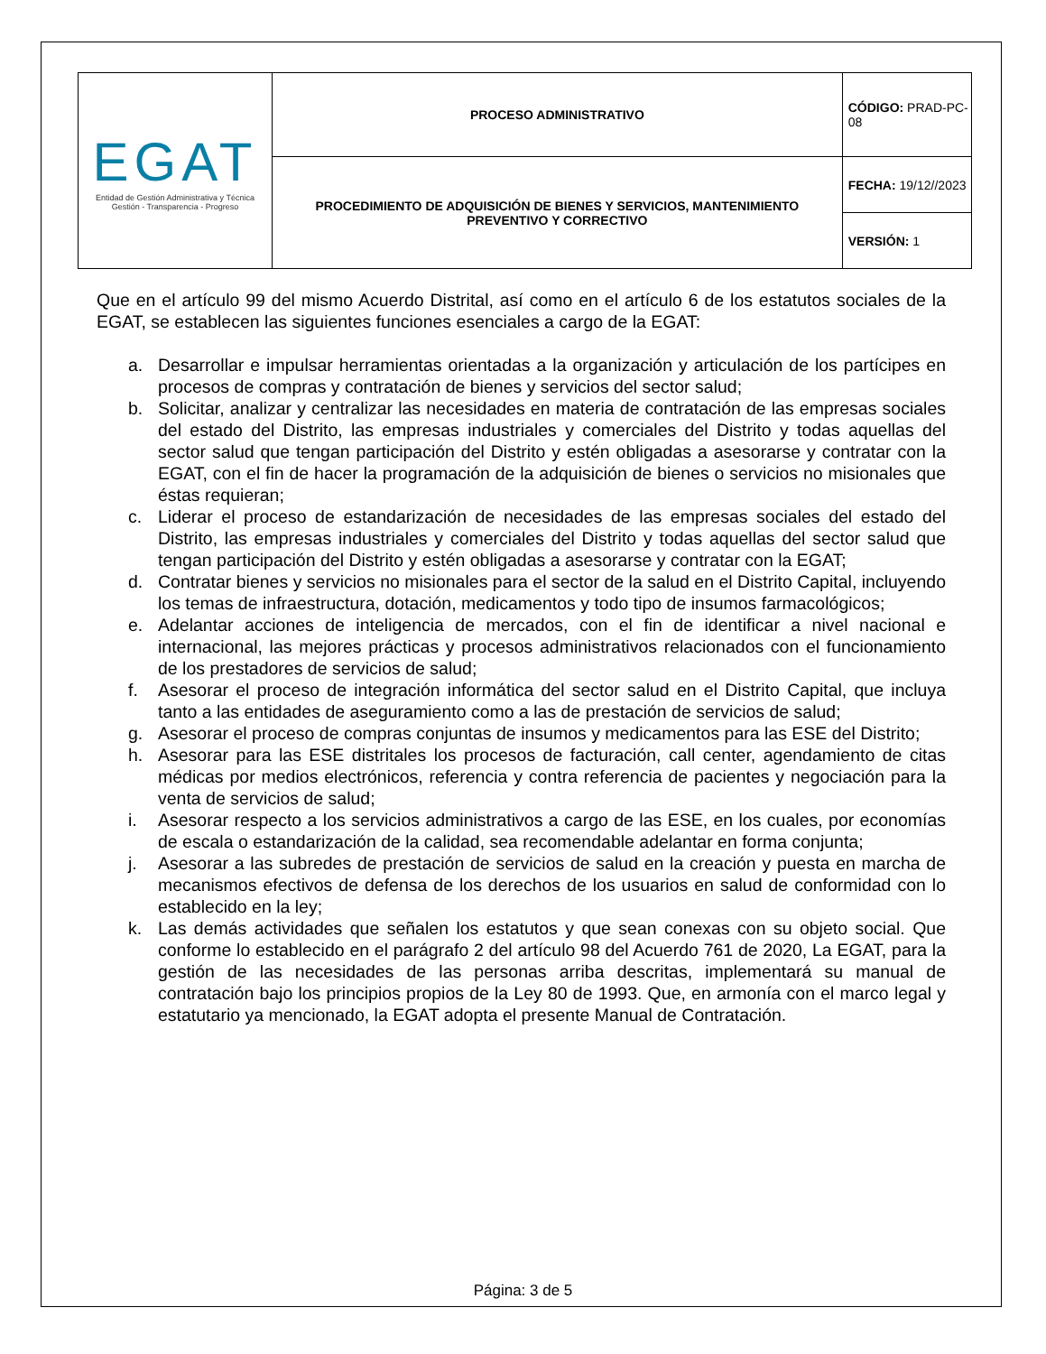| EGAT Entidad de Gestión Administrativa y Técnica Gestión - Transparencia - Progreso | PROCESO ADMINISTRATIVO | CÓDIGO: PRAD-PC-08 |
| | PROCEDIMIENTO DE ADQUISICIÓN DE BIENES Y SERVICIOS, MANTENIMIENTO PREVENTIVO Y CORRECTIVO | FECHA: 19/12//2023 |
| | | VERSIÓN: 1 |
Que en el artículo 99 del mismo Acuerdo Distrital, así como en el artículo 6 de los estatutos sociales de la EGAT, se establecen las siguientes funciones esenciales a cargo de la EGAT:
a. Desarrollar e impulsar herramientas orientadas a la organización y articulación de los partícipes en procesos de compras y contratación de bienes y servicios del sector salud;
b. Solicitar, analizar y centralizar las necesidades en materia de contratación de las empresas sociales del estado del Distrito, las empresas industriales y comerciales del Distrito y todas aquellas del sector salud que tengan participación del Distrito y estén obligadas a asesorarse y contratar con la EGAT, con el fin de hacer la programación de la adquisición de bienes o servicios no misionales que éstas requieran;
c. Liderar el proceso de estandarización de necesidades de las empresas sociales del estado del Distrito, las empresas industriales y comerciales del Distrito y todas aquellas del sector salud que tengan participación del Distrito y estén obligadas a asesorarse y contratar con la EGAT;
d. Contratar bienes y servicios no misionales para el sector de la salud en el Distrito Capital, incluyendo los temas de infraestructura, dotación, medicamentos y todo tipo de insumos farmacológicos;
e. Adelantar acciones de inteligencia de mercados, con el fin de identificar a nivel nacional e internacional, las mejores prácticas y procesos administrativos relacionados con el funcionamiento de los prestadores de servicios de salud;
f. Asesorar el proceso de integración informática del sector salud en el Distrito Capital, que incluya tanto a las entidades de aseguramiento como a las de prestación de servicios de salud;
g. Asesorar el proceso de compras conjuntas de insumos y medicamentos para las ESE del Distrito;
h. Asesorar para las ESE distritales los procesos de facturación, call center, agendamiento de citas médicas por medios electrónicos, referencia y contra referencia de pacientes y negociación para la venta de servicios de salud;
i. Asesorar respecto a los servicios administrativos a cargo de las ESE, en los cuales, por economías de escala o estandarización de la calidad, sea recomendable adelantar en forma conjunta;
j. Asesorar a las subredes de prestación de servicios de salud en la creación y puesta en marcha de mecanismos efectivos de defensa de los derechos de los usuarios en salud de conformidad con lo establecido en la ley;
k. Las demás actividades que señalen los estatutos y que sean conexas con su objeto social. Que conforme lo establecido en el parágrafo 2 del artículo 98 del Acuerdo 761 de 2020, La EGAT, para la gestión de las necesidades de las personas arriba descritas, implementará su manual de contratación bajo los principios propios de la Ley 80 de 1993. Que, en armonía con el marco legal y estatutario ya mencionado, la EGAT adopta el presente Manual de Contratación.
Página: 3 de 5